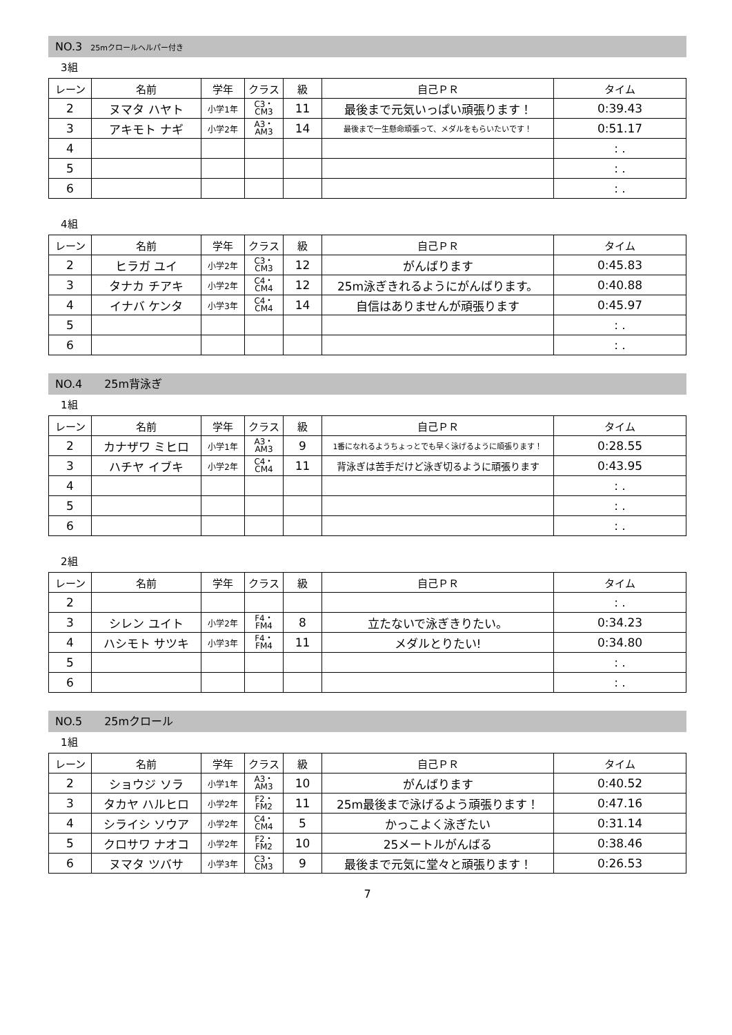NO.3 25mクロールヘルパー付き
3組
| レーン | 名前 | 学年 | クラス | 級 | 自己ＰＲ | タイム |
| --- | --- | --- | --- | --- | --- | --- |
| 2 | ヌマタ ハヤト | 小学1年 | C3・ CM3 | 11 | 最後まで元気いっぱい頑張ります！ | 0:39.43 |
| 3 | アキモト ナギ | 小学2年 | A3・ AM3 | 14 | 最後まで一生懸命頑張って、メダルをもらいたいです！ | 0:51.17 |
| 4 | | | | | | : . |
| 5 | | | | | | : . |
| 6 | | | | | | : . |
4組
| レーン | 名前 | 学年 | クラス | 級 | 自己ＰＲ | タイム |
| --- | --- | --- | --- | --- | --- | --- |
| 2 | ヒラガ ユイ | 小学2年 | C3・ CM3 | 12 | がんばります | 0:45.83 |
| 3 | タナカ チアキ | 小学2年 | C4・ CM4 | 12 | 25m泳ぎきれるようにがんばります。 | 0:40.88 |
| 4 | イナバ ケンタ | 小学3年 | C4・ CM4 | 14 | 自信はありませんが頑張ります | 0:45.97 |
| 5 | | | | | | : . |
| 6 | | | | | | : . |
NO.4　　25m背泳ぎ
1組
| レーン | 名前 | 学年 | クラス | 級 | 自己ＰＲ | タイム |
| --- | --- | --- | --- | --- | --- | --- |
| 2 | カナザワ ミヒロ | 小学1年 | A3・ AM3 | 9 | 1番になれるようちょっとでも早く泳げるように頑張ります！ | 0:28.55 |
| 3 | ハチヤ イブキ | 小学2年 | C4・ CM4 | 11 | 背泳ぎは苦手だけど泳ぎ切るように頑張ります | 0:43.95 |
| 4 | | | | | | : . |
| 5 | | | | | | : . |
| 6 | | | | | | : . |
2組
| レーン | 名前 | 学年 | クラス | 級 | 自己ＰＲ | タイム |
| --- | --- | --- | --- | --- | --- | --- |
| 2 | | | | | | : . |
| 3 | シレン ユイト | 小学2年 | F4・ FM4 | 8 | 立たないで泳ぎきりたい。 | 0:34.23 |
| 4 | ハシモト サツキ | 小学3年 | F4・ FM4 | 11 | メダルとりたい! | 0:34.80 |
| 5 | | | | | | : . |
| 6 | | | | | | : . |
NO.5　　25mクロール
1組
| レーン | 名前 | 学年 | クラス | 級 | 自己ＰＲ | タイム |
| --- | --- | --- | --- | --- | --- | --- |
| 2 | ショウジ ソラ | 小学1年 | A3・ AM3 | 10 | がんばります | 0:40.52 |
| 3 | タカヤ ハルヒロ | 小学2年 | F2・ FM2 | 11 | 25m最後まで泳げるよう頑張ります！ | 0:47.16 |
| 4 | シライシ ソウア | 小学2年 | C4・ CM4 | 5 | かっこよく泳ぎたい | 0:31.14 |
| 5 | クロサワ ナオコ | 小学2年 | F2・ FM2 | 10 | 25メートルがんばる | 0:38.46 |
| 6 | ヌマタ ツバサ | 小学3年 | C3・ CM3 | 9 | 最後まで元気に堂々と頑張ります！ | 0:26.53 |
7